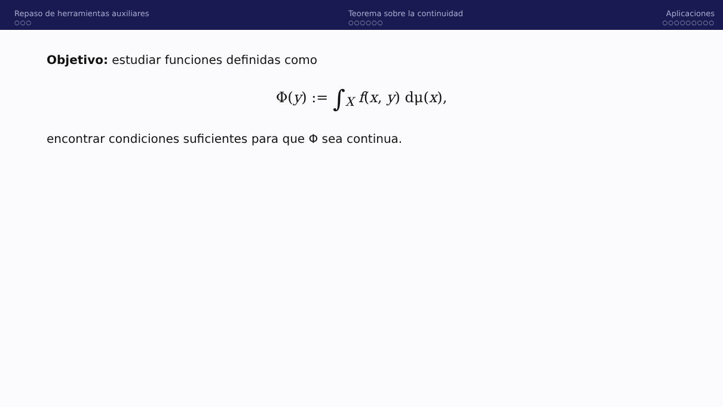Repaso de herramientas auxiliares
○○○
Teorema sobre la continuidad
○○○○○○
Aplicaciones
○○○○○○○○○
Objetivo: estudiar funciones definidas como
Φ(y) := ∫<sub>X</sub> f(x, y) dμ(x),
encontrar condiciones suficientes para que Φ sea continua.